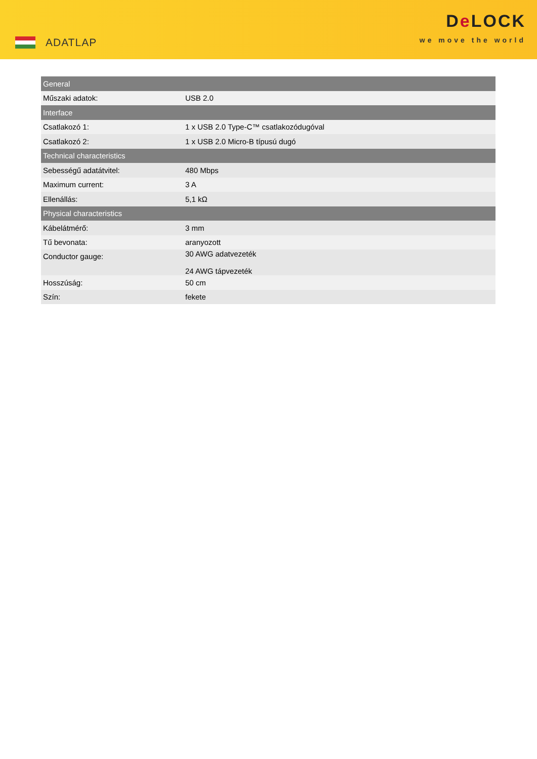ADATLAP
De LOCK
we move the world
| General | |
| --- | --- |
| Műszaki adatok: | USB 2.0 |
| Interface | |
| Csatlakozó 1: | 1 x USB 2.0 Type-C™ csatlakozódugóval |
| Csatlakozó 2: | 1 x USB 2.0 Micro-B típusú dugó |
| Technical characteristics | |
| Sebességű adatátvitel: | 480 Mbps |
| Maximum current: | 3 A |
| Ellenállás: | 5,1 kΩ |
| Physical characteristics | |
| Kábelátmérő: | 3 mm |
| Tű bevonata: | aranyozott |
| Conductor gauge: | 30 AWG adatvezeték 24 AWG tápvezeték |
| Hosszúság: | 50 cm |
| Szín: | fekete |